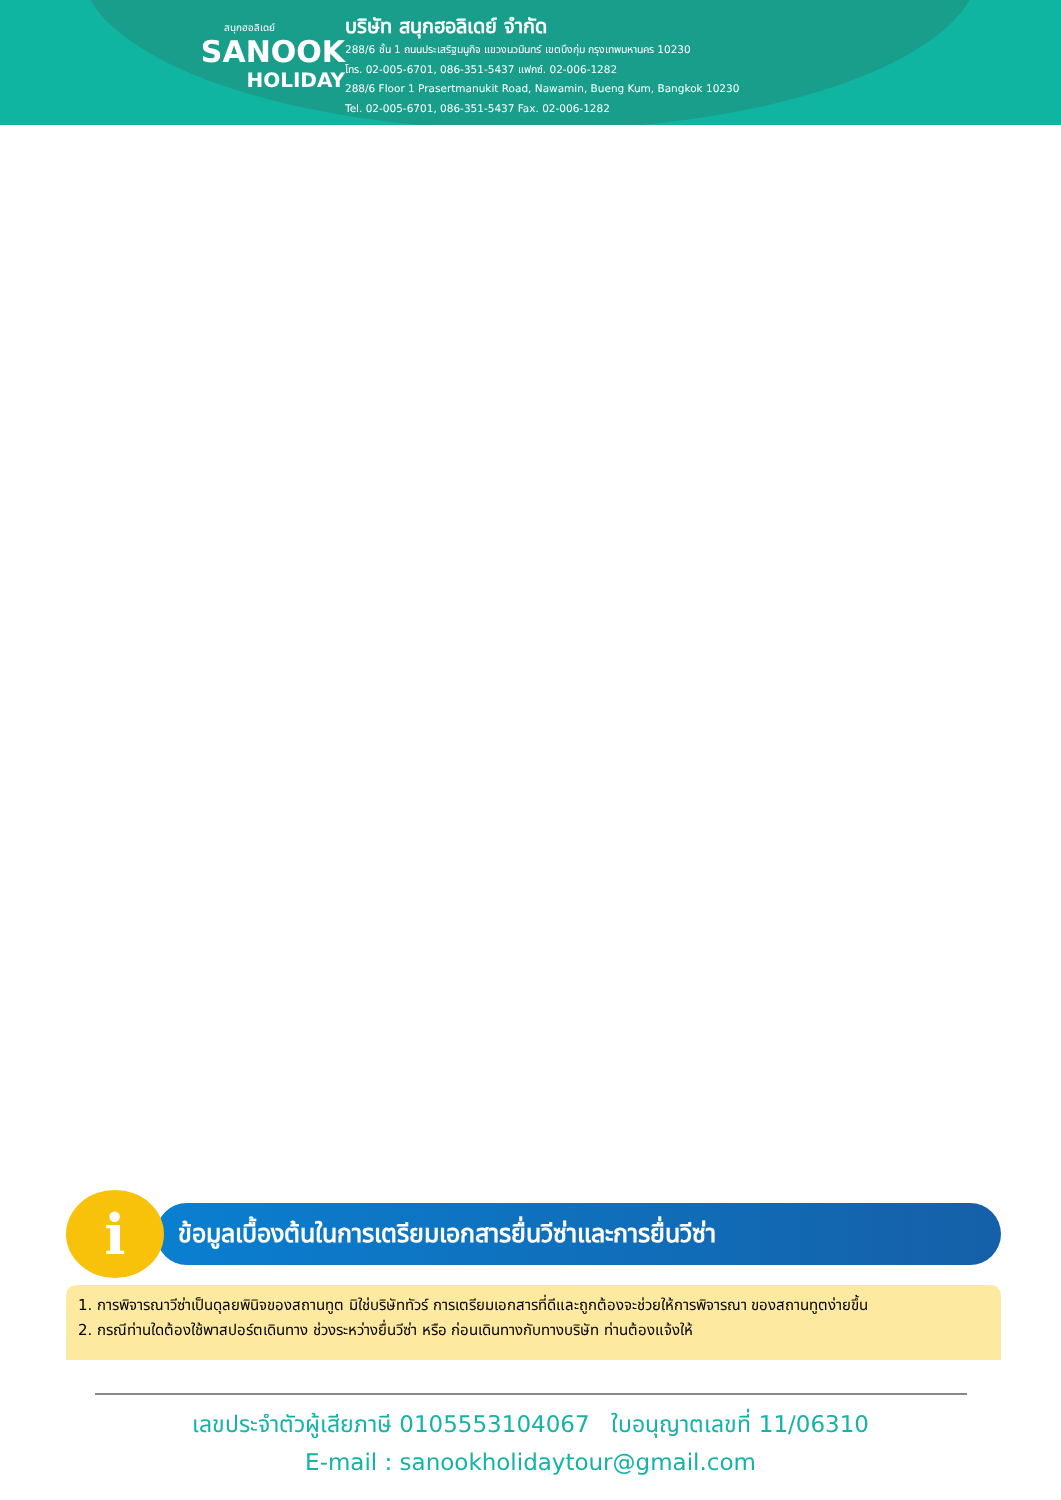สนุกฮอลิเดย์
SANOOK
HOLIDAY
บริษัท สนุกฮอลิเดย์ จำกัด
288/6 ชั้น 1 ถนนประเสริฐมนูกิจ แขวงนวมินทร์ เขตบึงกุ่ม กรุงเทพมหานคร 10230
โทร. 02-005-6701, 086-351-5437 แฟกซ์. 02-006-1282
288/6 Floor 1 Prasertmanukit Road, Nawamin, Bueng Kum, Bangkok 10230
Tel. 02-005-6701, 086-351-5437 Fax. 02-006-1282
i
ข้อมูลเบื้องต้นในการเตรียมเอกสารยื่นวีซ่าและการยื่นวีซ่า
1. การพิจารณาวีซ่าเป็นดุลยพินิจของสถานทูต มิใช่บริษัททัวร์ การเตรียมเอกสารที่ดีและถูกต้องจะช่วยให้การพิจารณา ของสถานทูตง่ายขึ้น
2. กรณีท่านใดต้องใช้พาสปอร์ตเดินทาง ช่วงระหว่างยื่นวีซ่า หรือ ก่อนเดินทางกับทางบริษัท ท่านต้องแจ้งให้
เลขประจำตัวผู้เสียภาษี 0105553104067 ใบอนุญาตเลขที่ 11/06310
E-mail : sanookholidaytour@gmail.com